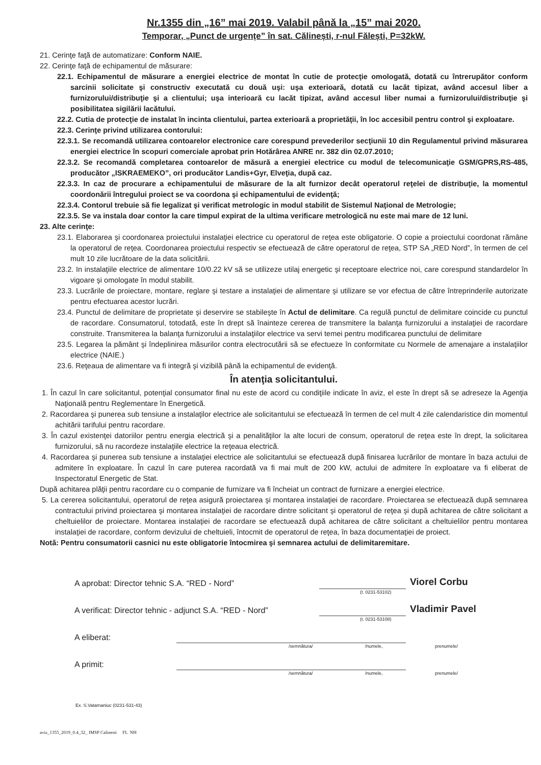Nr.1355 din „16” mai 2019. Valabil până la „15” mai 2020.
Temporar, „Punct de urgențe” în sat. Călinești, r-nul Fălești, P=32kW.
21. Cerinţe faţă de automatizare: Conform NAIE.
22. Cerinţe faţă de echipamentul de măsurare:
22.1. Echipamentul de măsurare a energiei electrice de montat în cutie de protecţie omologată, dotată cu întrerupător conform sarcinii solicitate şi constructiv executată cu două uşi: uşa exterioară, dotată cu lacăt tipizat, având accesul liber a furnizorului/distribuţie şi a clientului; uşa interioară cu lacăt tipizat, având accesul liber numai a furnizorului/distribuţie şi posibilitatea sigilării lacătului.
22.2. Cutia de protecţie de instalat în incinta clientului, partea exterioară a proprietăţii, în loc accesibil pentru control şi exploatare.
22.3. Cerinţe privind utilizarea contorului:
22.3.1. Se recomandă utilizarea contoarelor electronice care corespund prevederilor secţiunii 10 din Regulamentul privind măsurarea energiei electrice în scopuri comerciale aprobat prin Hotărârea ANRE nr. 382 din 02.07.2010;
22.3.2. Se recomandă completarea contoarelor de măsură a energiei electrice cu modul de telecomunicaţie GSM/GPRS,RS-485, producător „ISKRAEMEKO”, ori producător Landis+Gyr, Elveţia, după caz.
22.3.3. In caz de procurare a echipamentului de măsurare de la alt furnizor decât operatorul reţelei de distribuţie, la momentul coordonării întregului proiect se va coordona şi echipamentului de evidenţă;
22.3.4. Contorul trebuie să fie legalizat şi verificat metrologic in modul stabilit de Sistemul Naţional de Metrologie;
22.3.5. Se va instala doar contor la care timpul expirat de la ultima verificare metrologică nu este mai mare de 12 luni.
23. Alte cerinţe:
23.1. Elaborarea şi coordonarea proiectului instalaţiei electrice cu operatorul de reţea este obligatorie. O copie a proiectului coordonat rămâne la operatorul de reţea. Coordonarea proiectului respectiv se efectuează de către operatorul de reţea, STP SA „RED Nord”, în termen de cel mult 10 zile lucrătoare de la data solicitării.
23.2. In instalaţiile electrice de alimentare 10/0.22 kV să se utilizeze utilaj energetic şi receptoare electrice noi, care corespund standardelor în vigoare şi omologate în modul stabilit.
23.3. Lucrările de proiectare, montare, reglare şi testare a instalaţiei de alimentare şi utilizare se vor efectua de către întreprinderile autorizate pentru efectuarea acestor lucrări.
23.4. Punctul de delimitare de proprietate şi deservire se stabileşte în Actul de delimitare. Ca regulă punctul de delimitare coincide cu punctul de racordare. Consumatorul, totodată, este în drept să înainteze cererea de transmitere la balanţa furnizorului a instalaţiei de racordare construite. Transmiterea la balanţa furnizorului a instalaţiilor electrice va servi temei pentru modificarea punctului de delimitare
23.5. Legarea la pământ şi îndeplinirea măsurilor contra electrocutării să se efectueze în conformitate cu Normele de amenajare a instalaţiilor electrice (NAIE.)
23.6. Reţeaua de alimentare va fi integră şi vizibilă până la echipamentul de evidenţă.
În atenţia solicitantului.
1. În cazul în care solicitantul, potenţial consumator final nu este de acord cu condiţiile indicate în aviz, el este în drept să se adreseze la Agenţia Naţională pentru Reglementare în Energetică.
2. Racordarea şi punerea sub tensiune a instalaţilor electrice ale solicitantului se efectuează în termen de cel mult 4 zile calendaristice din momentul achitării tarifului pentru racordare.
3. În cazul existenţei datoriilor pentru energia electrică şi a penalităţilor la alte locuri de consum, operatorul de reţea este în drept, la solicitarea furnizorului, să nu racordeze instalaţiile electrice la reţeaua electrică.
4. Racordarea şi punerea sub tensiune a instalaţiei electrice ale solicitantului se efectuează după finisarea lucrărilor de montare în baza actului de admitere în exploatare. În cazul în care puterea racordată va fi mai mult de 200 kW, actului de admitere în exploatare va fi eliberat de Inspectoratul Energetic de Stat.
După achitarea plăţii pentru racordare cu o companie de furnizare va fi încheiat un contract de furnizare a energiei electrice.
5. La cererea solicitantului, operatorul de reţea asigură proiectarea şi montarea instalaţiei de racordare. Proiectarea se efectuează după semnarea contractului privind proiectarea şi montarea instalaţiei de racordare dintre solicitant şi operatorul de reţea şi după achitarea de către solicitant a cheltuielilor de proiectare. Montarea instalaţiei de racordare se efectuează după achitarea de către solicitant a cheltuielilor pentru montarea instalaţiei de racordare, conform devizului de cheltuieli, întocmit de operatorul de reţea, în baza documentaţiei de proiect.
Notă: Pentru consumatorii casnici nu este obligatorie întocmirea şi semnarea actului de delimitaremitare.
A aprobat: Director tehnic S.A. “RED - Nord” Viorel Corbu
(t. 0231-53102)
A verificat: Director tehnic - adjunct S.A. “RED - Nord” Vladimir Pavel
(t. 0231-53108)
A eliberat:
/semnătura/ /numele, prenumele/
A primit:
/semnătura/ /numele, prenumele/
Ex. S.Vatamaniuc (0231-531-43)
aviz_1355_2019_0.4_32_ IMSP Calinesti FL NH